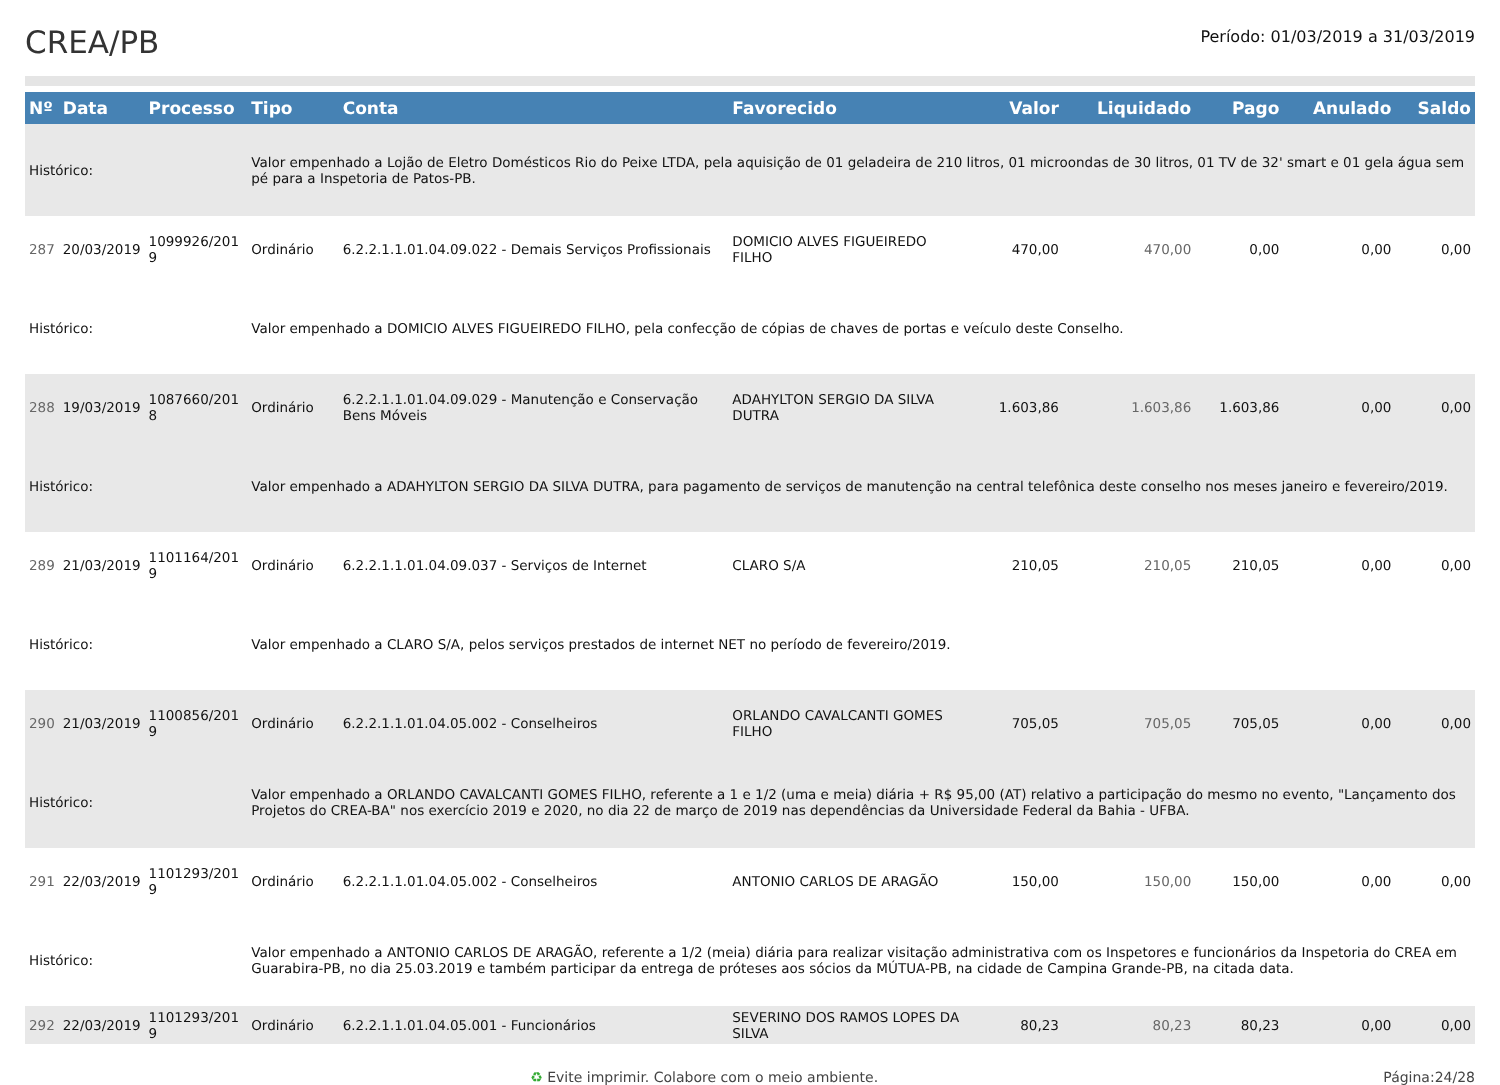CREA/PB
Período: 01/03/2019 a 31/03/2019
| Nº | Data | Processo | Tipo | Conta | Favorecido | Valor | Liquidado | Pago | Anulado | Saldo |
| --- | --- | --- | --- | --- | --- | --- | --- | --- | --- | --- |
| Histórico: | | | Valor empenhado a Lojão de Eletro Domésticos Rio do Peixe LTDA, pela aquisição de 01 geladeira de 210 litros, 01 microondas de 30 litros, 01 TV de 32' smart e 01 gela água sem pé para a Inspetoria de Patos-PB. | | | | | | | |
| 287 | 20/03/2019 | 1099926/201 9 | Ordinário | 6.2.2.1.1.01.04.09.022 - Demais Serviços Profissionais | DOMICIO ALVES FIGUEIREDO FILHO | 470,00 | 470,00 | 0,00 | 0,00 | 0,00 |
| Histórico: | | | Valor empenhado a DOMICIO ALVES FIGUEIREDO FILHO, pela confecção de cópias de chaves de portas e veículo deste Conselho. | | | | | | | |
| 288 | 19/03/2019 | 1087660/201 8 | Ordinário | 6.2.2.1.1.01.04.09.029 - Manutenção e Conservação Bens Móveis | ADAHYLTON SERGIO DA SILVA DUTRA | 1.603,86 | 1.603,86 | 1.603,86 | 0,00 | 0,00 |
| Histórico: | | | Valor empenhado a ADAHYLTON SERGIO DA SILVA DUTRA, para pagamento de serviços de manutenção na central telefônica deste conselho nos meses janeiro e fevereiro/2019. | | | | | | | |
| 289 | 21/03/2019 | 1101164/201 9 | Ordinário | 6.2.2.1.1.01.04.09.037 - Serviços de Internet | CLARO S/A | 210,05 | 210,05 | 210,05 | 0,00 | 0,00 |
| Histórico: | | | Valor empenhado a CLARO S/A, pelos serviços prestados de internet NET no período de fevereiro/2019. | | | | | | | |
| 290 | 21/03/2019 | 1100856/201 9 | Ordinário | 6.2.2.1.1.01.04.05.002 - Conselheiros | ORLANDO CAVALCANTI GOMES FILHO | 705,05 | 705,05 | 705,05 | 0,00 | 0,00 |
| Histórico: | | | Valor empenhado a ORLANDO CAVALCANTI GOMES FILHO, referente a 1 e 1/2 (uma e meia) diária + R$ 95,00 (AT) relativo a participação do mesmo no evento, "Lançamento dos Projetos do CREA-BA" nos exercício 2019 e 2020, no dia 22 de março de 2019 nas dependências da Universidade Federal da Bahia - UFBA. | | | | | | | |
| 291 | 22/03/2019 | 1101293/201 9 | Ordinário | 6.2.2.1.1.01.04.05.002 - Conselheiros | ANTONIO CARLOS DE ARAGÃO | 150,00 | 150,00 | 150,00 | 0,00 | 0,00 |
| Histórico: | | | Valor empenhado a ANTONIO CARLOS DE ARAGÃO, referente a 1/2 (meia) diária para realizar visitação administrativa com os Inspetores e funcionários da Inspetoria do CREA em Guarabira-PB, no dia 25.03.2019 e também participar da entrega de próteses aos sócios da MÚTUA-PB, na cidade de Campina Grande-PB, na citada data. | | | | | | | |
| 292 | 22/03/2019 | 1101293/201 9 | Ordinário | 6.2.2.1.1.01.04.05.001 - Funcionários | SEVERINO DOS RAMOS LOPES DA SILVA | 80,23 | 80,23 | 80,23 | 0,00 | 0,00 |
♻ Evite imprimir. Colabore com o meio ambiente. Página:24/28